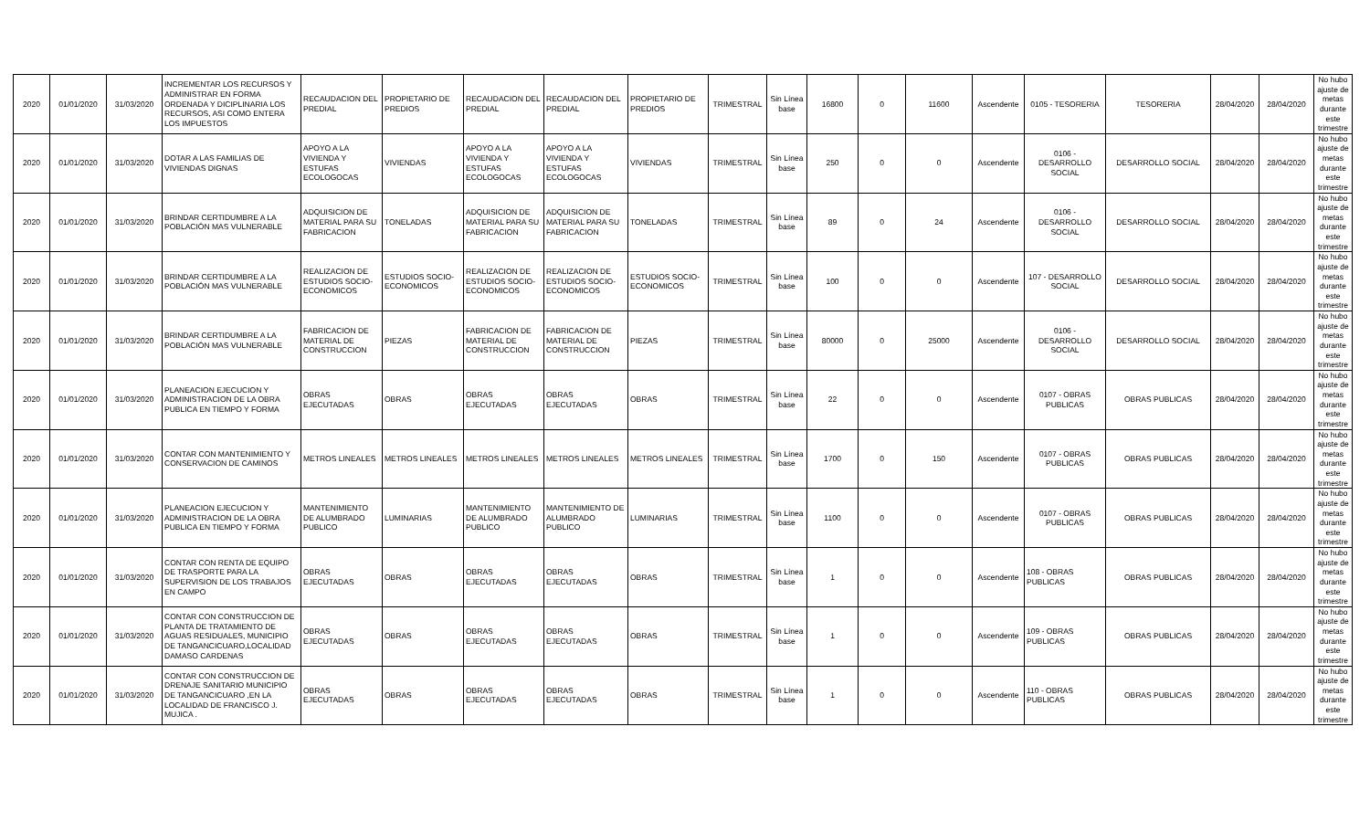| 2020 | 01/01/2020 | 31/03/2020 | INCREMENTAR LOS RECURSOS Y ADMINISTRAR EN FORMA ORDENADA Y DICIPLINARIA LOS RECURSOS, ASI COMO ENTERA LOS IMPUESTOS | RECAUDACION DEL PREDIAL | PROPIETARIO DE PREDIOS | RECAUDACION DEL PREDIAL | RECAUDACION DEL PREDIAL | PROPIETARIO DE PREDIOS | TRIMESTRAL | Sin Línea base | 16800 | 0 | 11600 | Ascendente | 0105 - TESORERIA | TESORERIA | 28/04/2020 | 28/04/2020 | No hubo ajuste de metas durante este trimestre |
| 2020 | 01/01/2020 | 31/03/2020 | DOTAR A LAS FAMILIAS DE VIVIENDAS DIGNAS | APOYO A LA VIVIENDA Y ESTUFAS ECOLOGOCAS | VIVIENDAS | APOYO A LA VIVIENDA Y ESTUFAS ECOLOGOCAS | APOYO A LA VIVIENDA Y ESTUFAS ECOLOGOCAS | VIVIENDAS | TRIMESTRAL | Sin Línea base | 250 | 0 | 0 | Ascendente | 0106 - DESARROLLO SOCIAL | DESARROLLO SOCIAL | 28/04/2020 | 28/04/2020 | No hubo ajuste de metas durante este trimestre |
| 2020 | 01/01/2020 | 31/03/2020 | BRINDAR CERTIDUMBRE A LA POBLACIÓN MAS VULNERABLE | ADQUISICION DE MATERIAL PARA SU FABRICACION | TONELADAS | ADQUISICION DE MATERIAL PARA SU FABRICACION | ADQUISICION DE MATERIAL PARA SU FABRICACION | TONELADAS | TRIMESTRAL | Sin Línea base | 89 | 0 | 24 | Ascendente | 0106 - DESARROLLO SOCIAL | DESARROLLO SOCIAL | 28/04/2020 | 28/04/2020 | No hubo ajuste de metas durante este trimestre |
| 2020 | 01/01/2020 | 31/03/2020 | BRINDAR CERTIDUMBRE A LA POBLACIÓN MAS VULNERABLE | REALIZACION DE ESTUDIOS SOCIO-ECONOMICOS | ESTUDIOS SOCIO-ECONOMICOS | REALIZACION DE ESTUDIOS SOCIO-ECONOMICOS | REALIZACION DE ESTUDIOS SOCIO-ECONOMICOS | ESTUDIOS SOCIO-ECONOMICOS | TRIMESTRAL | Sin Línea base | 100 | 0 | 0 | Ascendente | 107 - DESARROLLO SOCIAL | DESARROLLO SOCIAL | 28/04/2020 | 28/04/2020 | No hubo ajuste de metas durante este trimestre |
| 2020 | 01/01/2020 | 31/03/2020 | BRINDAR CERTIDUMBRE A LA POBLACIÓN MAS VULNERABLE | FABRICACION DE MATERIAL DE CONSTRUCCION | PIEZAS | FABRICACION DE MATERIAL DE CONSTRUCCION | FABRICACION DE MATERIAL DE CONSTRUCCION | PIEZAS | TRIMESTRAL | Sin Línea base | 80000 | 0 | 25000 | Ascendente | 0106 - DESARROLLO SOCIAL | DESARROLLO SOCIAL | 28/04/2020 | 28/04/2020 | No hubo ajuste de metas durante este trimestre |
| 2020 | 01/01/2020 | 31/03/2020 | PLANEACION EJECUCION Y ADMINISTRACION DE LA OBRA PUBLICA EN TIEMPO Y FORMA | OBRAS EJECUTADAS | OBRAS | OBRAS EJECUTADAS | OBRAS EJECUTADAS | OBRAS | TRIMESTRAL | Sin Línea base | 22 | 0 | 0 | Ascendente | 0107 - OBRAS PUBLICAS | OBRAS PUBLICAS | 28/04/2020 | 28/04/2020 | No hubo ajuste de metas durante este trimestre |
| 2020 | 01/01/2020 | 31/03/2020 | CONTAR CON MANTENIMIENTO Y CONSERVACION DE CAMINOS | METROS LINEALES | METROS LINEALES | METROS LINEALES | METROS LINEALES | METROS LINEALES | TRIMESTRAL | Sin Línea base | 1700 | 0 | 150 | Ascendente | 0107 - OBRAS PUBLICAS | OBRAS PUBLICAS | 28/04/2020 | 28/04/2020 | No hubo ajuste de metas durante este trimestre |
| 2020 | 01/01/2020 | 31/03/2020 | PLANEACION EJECUCION Y ADMINISTRACION DE LA OBRA PUBLICA EN TIEMPO Y FORMA | MANTENIMIENTO DE ALUMBRADO PUBLICO | LUMINARIAS | MANTENIMIENTO DE ALUMBRADO PUBLICO | MANTENIMIENTO DE ALUMBRADO PUBLICO | LUMINARIAS | TRIMESTRAL | Sin Línea base | 1100 | 0 | 0 | Ascendente | 0107 - OBRAS PUBLICAS | OBRAS PUBLICAS | 28/04/2020 | 28/04/2020 | No hubo ajuste de metas durante este trimestre |
| 2020 | 01/01/2020 | 31/03/2020 | CONTAR CON RENTA DE EQUIPO DE TRASPORTE PARA LA SUPERVISION DE LOS TRABAJOS EN CAMPO | OBRAS EJECUTADAS | OBRAS | OBRAS EJECUTADAS | OBRAS EJECUTADAS | OBRAS | TRIMESTRAL | Sin Línea base | 1 | 0 | 0 | Ascendente | 108 - OBRAS PUBLICAS | OBRAS PUBLICAS | 28/04/2020 | 28/04/2020 | No hubo ajuste de metas durante este trimestre |
| 2020 | 01/01/2020 | 31/03/2020 | CONTAR CON CONSTRUCCION DE PLANTA DE TRATAMIENTO DE AGUAS RESIDUALES, MUNICIPIO DE TANGANCICUARO,LOCALIDAD DAMASO CARDENAS | OBRAS EJECUTADAS | OBRAS | OBRAS EJECUTADAS | OBRAS EJECUTADAS | OBRAS | TRIMESTRAL | Sin Línea base | 1 | 0 | 0 | Ascendente | 109 - OBRAS PUBLICAS | OBRAS PUBLICAS | 28/04/2020 | 28/04/2020 | No hubo ajuste de metas durante este trimestre |
| 2020 | 01/01/2020 | 31/03/2020 | CONTAR CON CONSTRUCCION DE DRENAJE SANITARIO MUNICIPIO DE TANGANCICUARO ,EN LA LOCALIDAD DE FRANCISCO J. MUJICA . | OBRAS EJECUTADAS | OBRAS | OBRAS EJECUTADAS | OBRAS EJECUTADAS | OBRAS | TRIMESTRAL | Sin Línea base | 1 | 0 | 0 | Ascendente | 110 - OBRAS PUBLICAS | OBRAS PUBLICAS | 28/04/2020 | 28/04/2020 | No hubo ajuste de metas durante este trimestre |